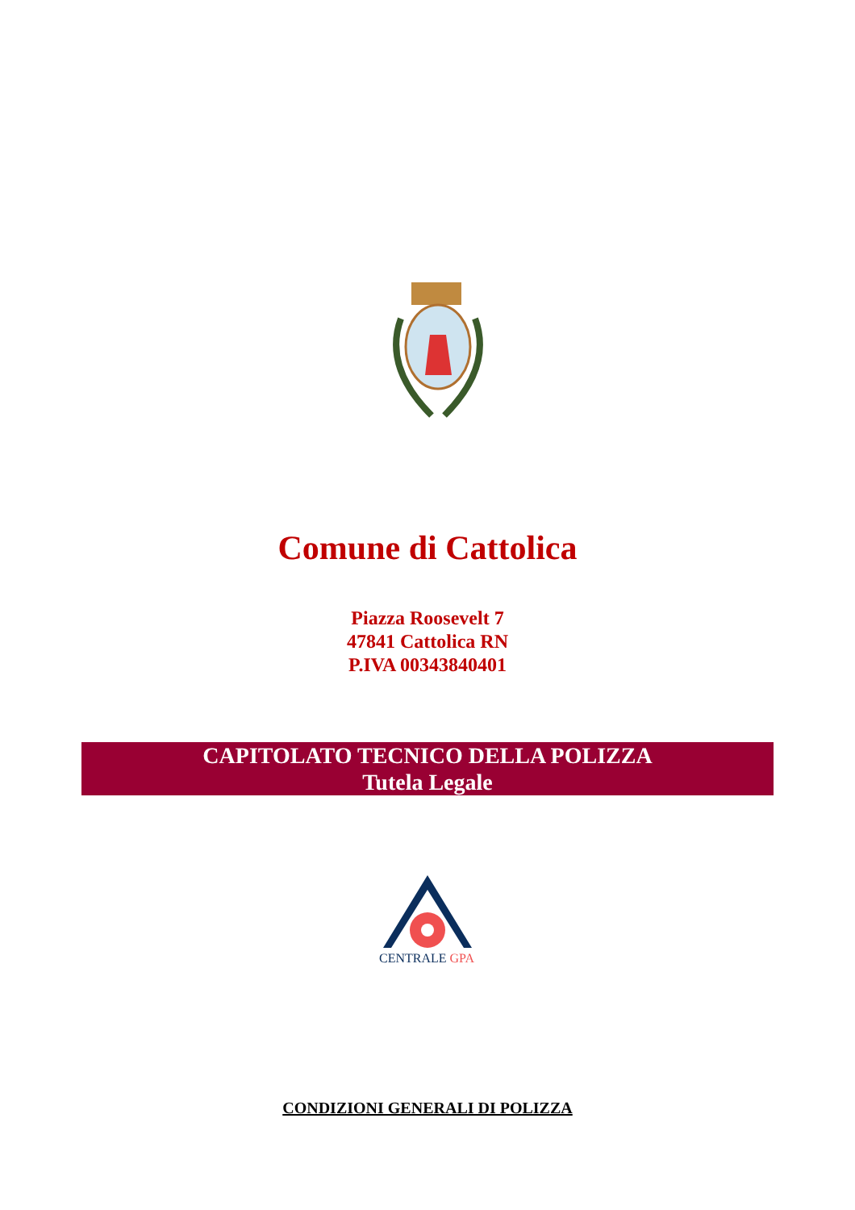Comune di Cattolica
Piazza Roosevelt 7
47841 Cattolica RN
P.IVA 00343840401
CAPITOLATO TECNICO DELLA POLIZZA
Tutela Legale
CENTRALE GPA
CONDIZIONI GENERALI DI POLIZZA